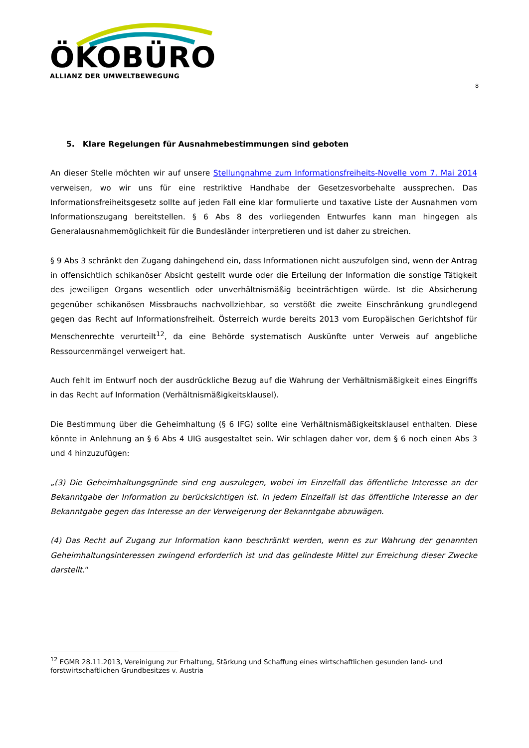ÖKOBÜRO
ALLIANZ DER UMWELTBEWEGUNG
8
5. Klare Regelungen für Ausnahmebestimmungen sind geboten
An dieser Stelle möchten wir auf unsere Stellungnahme zum Informationsfreiheits-Novelle vom 7. Mai 2014 verweisen, wo wir uns für eine restriktive Handhabe der Gesetzesvorbehalte aussprechen. Das Informationsfreiheitsgesetz sollte auf jeden Fall eine klar formulierte und taxative Liste der Ausnahmen vom Informationszugang bereitstellen. § 6 Abs 8 des vorliegenden Entwurfes kann man hingegen als Generalausnahmemöglichkeit für die Bundesländer interpretieren und ist daher zu streichen.
§ 9 Abs 3 schränkt den Zugang dahingehend ein, dass Informationen nicht auszufolgen sind, wenn der Antrag in offensichtlich schikanöser Absicht gestellt wurde oder die Erteilung der Information die sonstige Tätigkeit des jeweiligen Organs wesentlich oder unverhältnismäßig beeinträchtigen würde. Ist die Absicherung gegenüber schikanösen Missbrauchs nachvollziehbar, so verstößt die zweite Einschränkung grundlegend gegen das Recht auf Informationsfreiheit. Österreich wurde bereits 2013 vom Europäischen Gerichtshof für Menschenrechte verurteilt<sup>12</sup>, da eine Behörde systematisch Auskünfte unter Verweis auf angebliche Ressourcenmängel verweigert hat.
Auch fehlt im Entwurf noch der ausdrückliche Bezug auf die Wahrung der Verhältnismäßigkeit eines Eingriffs in das Recht auf Information (Verhältnismäßigkeitsklausel).
Die Bestimmung über die Geheimhaltung (§ 6 IFG) sollte eine Verhältnismäßigkeitsklausel enthalten. Diese könnte in Anlehnung an § 6 Abs 4 UIG ausgestaltet sein. Wir schlagen daher vor, dem § 6 noch einen Abs 3 und 4 hinzuzufügen:
„(3) Die Geheimhaltungsgründe sind eng auszulegen, wobei im Einzelfall das öffentliche Interesse an der Bekanntgabe der Information zu berücksichtigen ist. In jedem Einzelfall ist das öffentliche Interesse an der Bekanntgabe gegen das Interesse an der Verweigerung der Bekanntgabe abzuwägen.
(4) Das Recht auf Zugang zur Information kann beschränkt werden, wenn es zur Wahrung der genannten Geheimhaltungsinteressen zwingend erforderlich ist und das gelindeste Mittel zur Erreichung dieser Zwecke darstellt.“
<sup>12</sup> EGMR 28.11.2013, Vereinigung zur Erhaltung, Stärkung und Schaffung eines wirtschaftlichen gesunden land- und forstwirtschaftlichen Grundbesitzes v. Austria